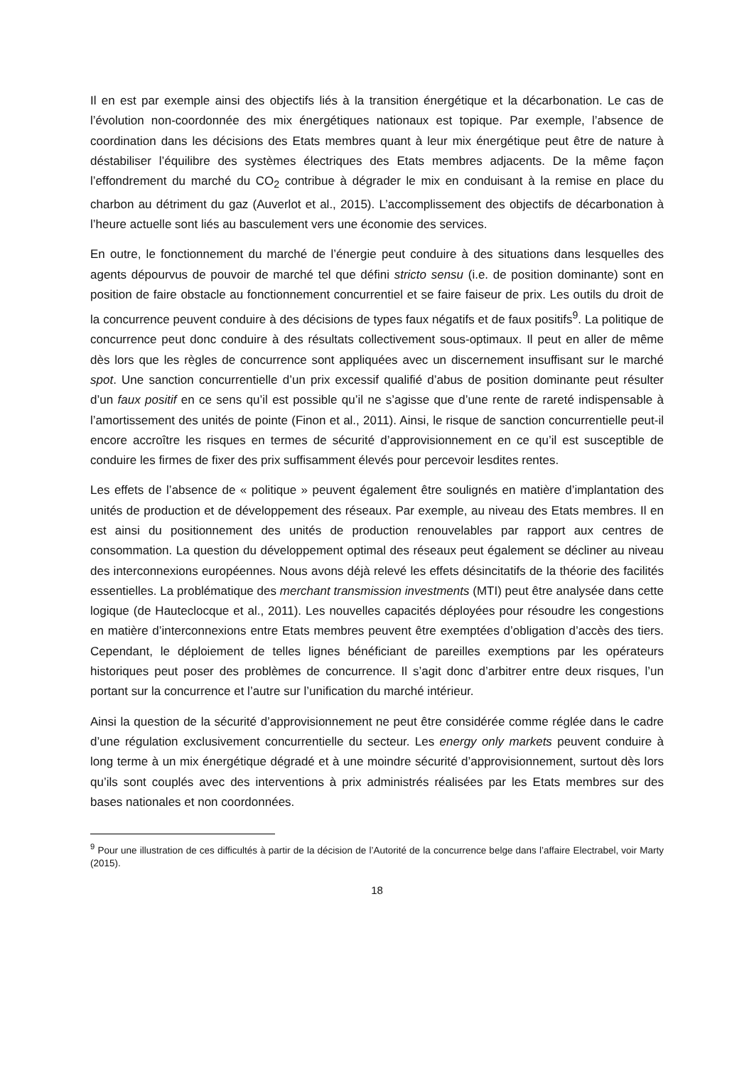Il en est par exemple ainsi des objectifs liés à la transition énergétique et la décarbonation. Le cas de l’évolution non-coordonnée des mix énergétiques nationaux est topique. Par exemple, l’absence de coordination dans les décisions des Etats membres quant à leur mix énergétique peut être de nature à déstabiliser l’équilibre des systèmes électriques des Etats membres adjacents. De la même façon l’effondrement du marché du CO<sub>2</sub> contribue à dégrader le mix en conduisant à la remise en place du charbon au détriment du gaz (Auverlot et al., 2015). L’accomplissement des objectifs de décarbonation à l’heure actuelle sont liés au basculement vers une économie des services.
En outre, le fonctionnement du marché de l’énergie peut conduire à des situations dans lesquelles des agents dépourvus de pouvoir de marché tel que défini stricto sensu (i.e. de position dominante) sont en position de faire obstacle au fonctionnement concurrentiel et se faire faiseur de prix. Les outils du droit de la concurrence peuvent conduire à des décisions de types faux négatifs et de faux positifs<sup>9</sup>. La politique de concurrence peut donc conduire à des résultats collectivement sous-optimaux. Il peut en aller de même dès lors que les règles de concurrence sont appliquées avec un discernement insuffisant sur le marché spot. Une sanction concurrentielle d’un prix excessif qualifié d’abus de position dominante peut résulter d’un faux positif en ce sens qu’il est possible qu’il ne s’agisse que d’une rente de rareté indispensable à l’amortissement des unités de pointe (Finon et al., 2011). Ainsi, le risque de sanction concurrentielle peut-il encore accroître les risques en termes de sécurité d’approvisionnement en ce qu’il est susceptible de conduire les firmes de fixer des prix suffisamment élevés pour percevoir lesdites rentes.
Les effets de l’absence de « politique » peuvent également être soulignés en matière d’implantation des unités de production et de développement des réseaux. Par exemple, au niveau des Etats membres. Il en est ainsi du positionnement des unités de production renouvelables par rapport aux centres de consommation. La question du développement optimal des réseaux peut également se décliner au niveau des interconnexions européennes. Nous avons déjà relevé les effets désincitatifs de la théorie des facilités essentielles. La problématique des merchant transmission investments (MTI) peut être analysée dans cette logique (de Hauteclocque et al., 2011). Les nouvelles capacités déployées pour résoudre les congestions en matière d’interconnexions entre Etats membres peuvent être exemptées d’obligation d’accès des tiers. Cependant, le déploiement de telles lignes bénéficiant de pareilles exemptions par les opérateurs historiques peut poser des problèmes de concurrence. Il s’agit donc d’arbitrer entre deux risques, l’un portant sur la concurrence et l’autre sur l’unification du marché intérieur.
Ainsi la question de la sécurité d’approvisionnement ne peut être considérée comme réglée dans le cadre d’une régulation exclusivement concurrentielle du secteur. Les energy only markets peuvent conduire à long terme à un mix énergétique dégradé et à une moindre sécurité d’approvisionnement, surtout dès lors qu’ils sont couplés avec des interventions à prix administrés réalisées par les Etats membres sur des bases nationales et non coordonnées.
<sup>9</sup> Pour une illustration de ces difficultés à partir de la décision de l’Autorité de la concurrence belge dans l’affaire Electrabel, voir Marty (2015).
18